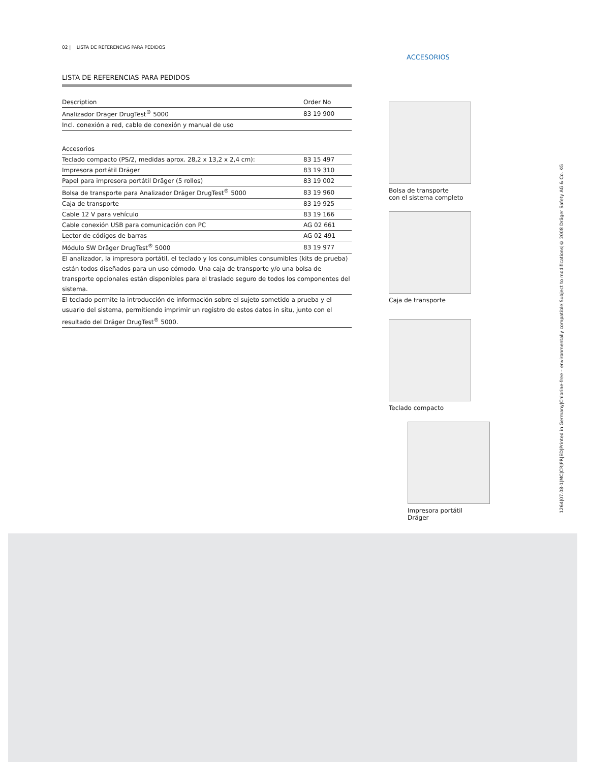02 | LISTA DE REFERENCIAS PARA PEDIDOS
LISTA DE REFERENCIAS PARA PEDIDOS
| Description | Order No |
| --- | --- |
| Analizador Dräger DrugTest<sup>®</sup> 5000 | 83 19 900 |
| Incl. conexión a red, cable de conexión y manual de uso | |
| Accesorios | |
| Teclado compacto (PS/2, medidas aprox. 28,2 x 13,2 x 2,4 cm): | 83 15 497 |
| Impresora portátil Dräger | 83 19 310 |
| Papel para impresora portátil Dräger (5 rollos) | 83 19 002 |
| Bolsa de transporte para Analizador Dräger DrugTest<sup>®</sup> 5000 | 83 19 960 |
| Caja de transporte | 83 19 925 |
| Cable 12 V para vehículo | 83 19 166 |
| Cable conexión USB para comunicación con PC | AG 02 661 |
| Lector de códigos de barras | AG 02 491 |
| Módulo SW Dräger DrugTest<sup>®</sup> 5000 | 83 19 977 |
El analizador, la impresora portátil, el teclado y los consumibles consumibles (kits de prueba) están todos diseñados para un uso cómodo. Una caja de transporte y/o una bolsa de transporte opcionales están disponibles para el traslado seguro de todos los componentes del sistema.
El teclado permite la introducción de información sobre el sujeto sometido a prueba y el usuario del sistema, permitiendo imprimir un registro de estos datos in situ, junto con el resultado del Dräger DrugTest<sup>®</sup> 5000.
ACCESORIOS
Bolsa de transporte
con el sistema completo
Caja de transporte
Teclado compacto
Impresora portátil Dräger
1264|07.08-1|MC|CR|PR|ED|Printed in Germany|Chlorine-free – environmentally compatible|Subject to modifications|© 2008 Dräger Safety AG & Co. KG